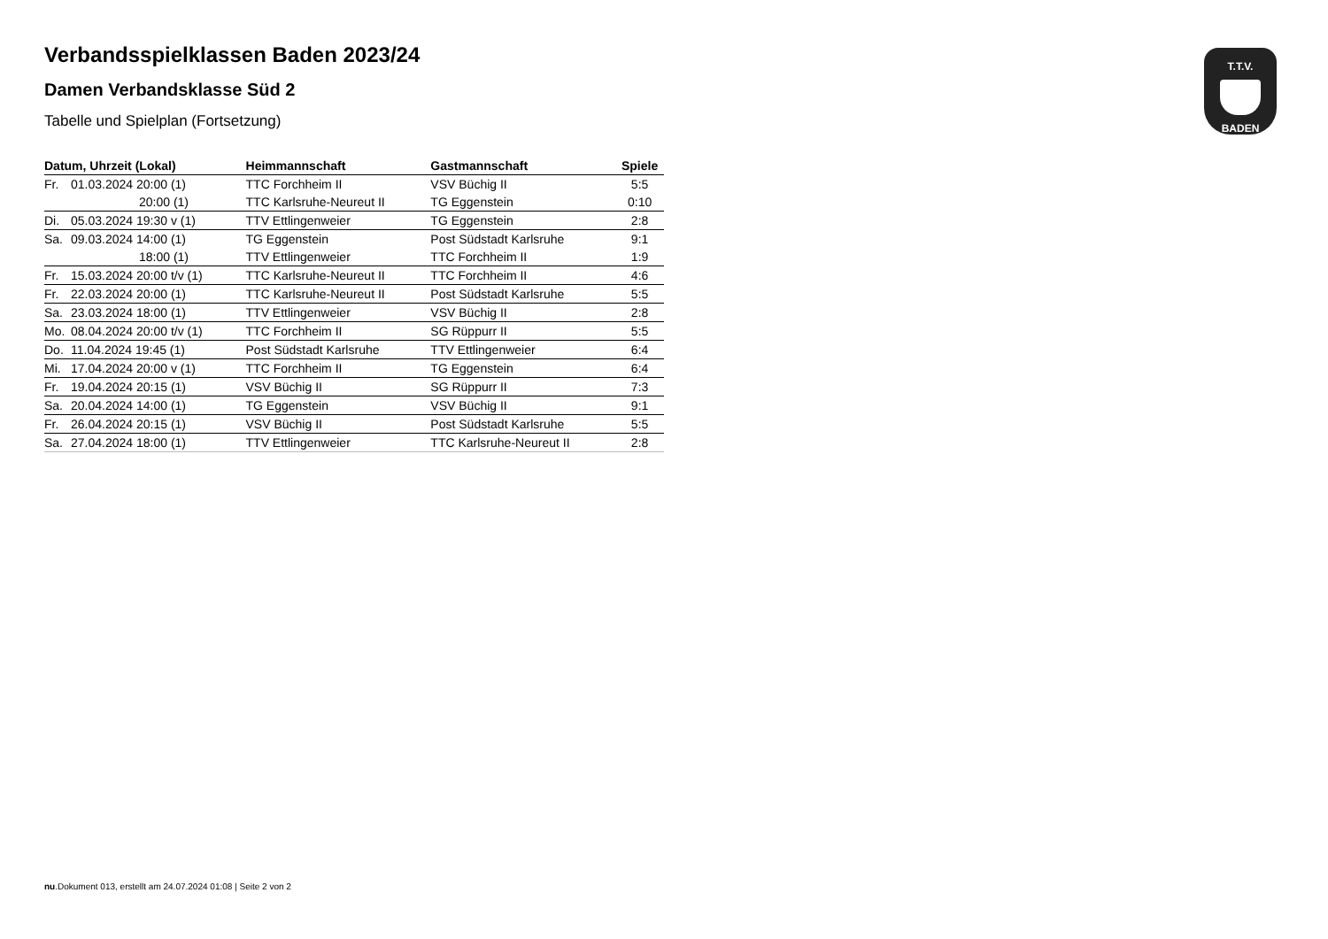T.T.V.
BADEN
Verbandsspielklassen Baden 2023/24
Damen Verbandsklasse Süd 2
Tabelle und Spielplan (Fortsetzung)
| Datum, Uhrzeit (Lokal) | | Heimmannschaft | Gastmannschaft | Spiele |
| --- | --- | --- | --- | --- |
| Fr. | 01.03.2024 20:00 (1) | TTC Forchheim II | VSV Büchig II | 5:5 |
| | 20:00 (1) | TTC Karlsruhe-Neureut II | TG Eggenstein | 0:10 |
| Di. | 05.03.2024 19:30 v (1) | TTV Ettlingenweier | TG Eggenstein | 2:8 |
| Sa. | 09.03.2024 14:00 (1) | TG Eggenstein | Post Südstadt Karlsruhe | 9:1 |
| | 18:00 (1) | TTV Ettlingenweier | TTC Forchheim II | 1:9 |
| Fr. | 15.03.2024 20:00 t/v (1) | TTC Karlsruhe-Neureut II | TTC Forchheim II | 4:6 |
| Fr. | 22.03.2024 20:00 (1) | TTC Karlsruhe-Neureut II | Post Südstadt Karlsruhe | 5:5 |
| Sa. | 23.03.2024 18:00 (1) | TTV Ettlingenweier | VSV Büchig II | 2:8 |
| Mo. | 08.04.2024 20:00 t/v (1) | TTC Forchheim II | SG Rüppurr II | 5:5 |
| Do. | 11.04.2024 19:45 (1) | Post Südstadt Karlsruhe | TTV Ettlingenweier | 6:4 |
| Mi. | 17.04.2024 20:00 v (1) | TTC Forchheim II | TG Eggenstein | 6:4 |
| Fr. | 19.04.2024 20:15 (1) | VSV Büchig II | SG Rüppurr II | 7:3 |
| Sa. | 20.04.2024 14:00 (1) | TG Eggenstein | VSV Büchig II | 9:1 |
| Fr. | 26.04.2024 20:15 (1) | VSV Büchig II | Post Südstadt Karlsruhe | 5:5 |
| Sa. | 27.04.2024 18:00 (1) | TTV Ettlingenweier | TTC Karlsruhe-Neureut II | 2:8 |
nu.Dokument 013, erstellt am 24.07.2024 01:08 | Seite 2 von 2